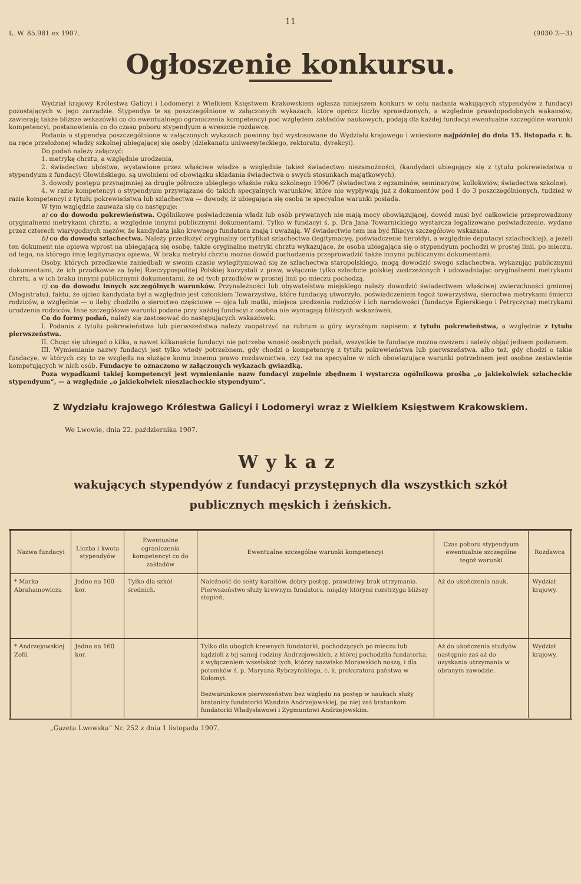11
L. W. 85.981 ex 1907. (9030 2—3)
Ogłoszenie konkursu.
Wydział krajowy Królestwa Galicyi i Lodomeryi z Wielkiem Księstwem Krakowskiem ogłasza niniejszem konkurs w celu nadania wakujących stypendyów z fundacyi pozostających w jego zarządzie. Stypendya te są poszczególnione w załączonych wykazach, które oprócz liczby sprawdzonych, a względnie prawdopodobnych wakansów, zawierają także bliższe wskazówki co do ewentualnego ograniczenia kompetencyi pod względem zakładów naukowych, podają dla każdej fundacyi ewentualne szczególne warunki kompetencyi, postanowienia co do czasu poboru stypendyum a wreszcie rozdawcę.
Podania o stypendya poszczególnione w załączonych wykazach powinny być wystosowane do Wydziału krajowego i wniesione najpóźniej do dnia 15. listopada r. b. na ręce przełożonej władzy szkolnej ubiegającej się osoby (dziekanatu uniwersyteckiego, rektoratu, dyrekcyi).
Do podań należy załączyć:
1. metrykę chrztu, a względnie urodzenia,
2. świadectwo ubóstwa, wystawione przez właściwe władze a względnie takież świadectwo niezamożności, (kandydaci ubiegający się z tytułu pokrewieństwa o stypendyum z fundacyi Głowińskiego. są uwolnieni od obowiązku składania świadectwa o swych stosunkach majątkowych),
3. dowody postępu przynajmniej za drugie półrocze ubiegłego właśnie roku szkolnego 1906/7 (świadectwa z egzaminów, seminaryów, kollokwiów, świadectwa szkolne).
4. w razie kompetencyi o stypendyum przywiązane do takich specyalnych warunków, które nie wypływają już z dokumentów pod 1 do 3 poszczególnionych, tudzież w razie kompetencyi z tytułu pokrewieństwa lub szlachectwa — dowody, iż ubiegająca się osoba te specyalne warunki posiada.
W tym względzie zauważa się co następuje:
a) co do dowodu pokrewieństwa. Ogólnikowe poświadczenia władz lub osób prywatnych nie mają mocy obowiązującej, dowód musi być całkowicie przeprowadzony oryginalnemi metrykami chrztu, a względnie innymi publicznymi dokumentami. Tylko w fundacyi ś. p. Dra Jana Towarnickiego wystarcza legalizowane poświadczenie, wydane przez czterech wiarygodnych mężów, że kandydata jako krewnego fundatora znają i uważają. W świadectwie tem ma być filiacya szczegółowo wskazana.
b) co do dowodu szlachectwa. Należy przedłożyć oryginalny certyfikat szlachectwa (legitymacyę, poświadczenie heroldyi, a względnie deputacyi szlacheckiej), a jeżeli ten dokument nie opiewa wprost na ubiegającą się osobę, także oryginalne metryki chrztu wykazujące, że osoba ubiegająca się o stypendyum pochodzi w prostej linii, po mieczu, od tego, na którego imię legitymacya opiewa. W braku metryki chrztu można dowód pochodzenia przeprowadzić także innymi publicznymi dokumentami.
Osoby, których przodkowie zaniedbali w swoim czasie wylegitymować się ze szlachectwa staropolskiego, mogą dowodzić swego szlachectwa, wykazując publicznymi dokumentami, że ich przodkowie za byłej Rzeczypospolitej Polskiej korzystali z praw, wyłącznie tylko szlachcie polskiej zastrzeżonych i udowadniając oryginalnemi metrykami chrztu, a w ich braku innymi publicznymi dokumentami, że od tych przodków w prostej linii po mieczu pochodzą.
c) co do dowodu innych szczególnych warunków. Przynależności lub obywatelstwa miejskiego należy dowodzić świadectwem właściwej zwierzchności gminnej (Magistratu), faktu, że ojciec kandydata był a względnie jest członkiem Towarzystwa, które fundacyą utworzyło, poświadczeniem tegoż towarzystwa, sieroctwa metrykami śmierci rodziców, a względnie — o ileby chodziło o sieroctwo częściowe — ojca lub matki, miejsca urodzenia rodziców i ich narodowości (fundacye Egierskiego i Petryczyna) metrykami urodzenia rodziców. Inne szczegółowe warunki podane przy każdej fundacyi z osobna nie wymagają bliższych wskazówek.
Co do formy podań, należy się zastosować do następujących wskazówek:
I. Podania z tytułu pokrewieństwa lub pierwszeństwa należy zaopatrzyć na rubrum u góry wyraźnym napisem: z tytułu pokrewieństwa, a względnie z tytułu pierwszeństwa.
II. Chcąc się ubiegać o kilka, a nawet kilkanaście fundacyi nie potrzeba wnosić osobnych podań, wszystkie te fundacye można owszem i należy objąć jednem podaniem.
III. Wymienianie nazwy fundacyi jest tylko wtedy potrzebnem, gdy chodzi o kompetencyę z tytułu pokrewieństwa lub pierwszeństwa. albo też, gdy chodzi o takie fundacye, w których czy to ze względu na służące komu innemu prawo rozdawnictwa, czy też na specyalne w nich obowiązujące warunki potrzebnem jest osobne zestawienie kompetujących w nich osób. Fundacye te oznaczono w załączonych wykazach gwiazdką.
Poza wypadkami takiej kompetencyi jest wymienianie nazw fundacyi zupełnie zbędnem i wystarcza ogólnikowa prośba „o jakiekolwiek szlacheckie stypendyum“, — a względnie „o jakiekolwiek nieszlacheckie stypendyum“.
Z Wydziału krajowego Królestwa Galicyi i Lodomeryi wraz z Wielkiem Księstwem Krakowskiem.
We Lwowie, dnia 22. października 1907.
Wykaz
wakujących stypendyów z fundacyi przystępnych dla wszystkich szkół
publicznych męskich i żeńskich.
| Nazwa fundacyi | Liczba i kwota stypendyów | Ewentualne ograniczenia kompetencyi co do zakładów | Ewentualne szczególne warunki kompetencyi | Czas poboru stypendyum ewentualnie szczególne tegoż warunki | Rozdawca |
| --- | --- | --- | --- | --- | --- |
| * Marka Abrahamowicza | Jedno na 100 kor. | Tylko dla szkół średnich. | Należność do sekty karaitów, dobry postęp, prawdziwy brak utrzymania. Pierwszeństwo służy krewnym fundatora, między którymi rozstrzyga bliższy stopień. | Aż do ukończenia nauk. | Wydział krajowy. |
| * Andrzejowskiej Zofii | Jedno na 160 kor. | | Tylko dla ubogich krewnych fundatorki, pochodzących po mieczu lub kądzieli z tej samej rodziny Andrzejowskich, z której pochodziła fundatorka, z wyłączeniem wszelakoż tych, którzy nazwisko Morawskich noszą, i dla potomków ś. p. Maryana Rybczyńskiego, c. k. prokuratora państwa w Kołomyi. Bezwarunkowe pierwszeństwo bez względu na postęp w naukach służy bratanicy fundatorki Wandzie Andrzejowskiej, po niej zaś bratankom fundatorki Władysławowi i Zygmuntowi Andrzejowskim. | Aż do ukończenia studyów następnie zaś aż do uzyskania utrzymania w obranym zawodzie. | Wydział krajowy. |
„Gazeta Lwowska“ Nr. 252 z dnia 1 listopada 1907.